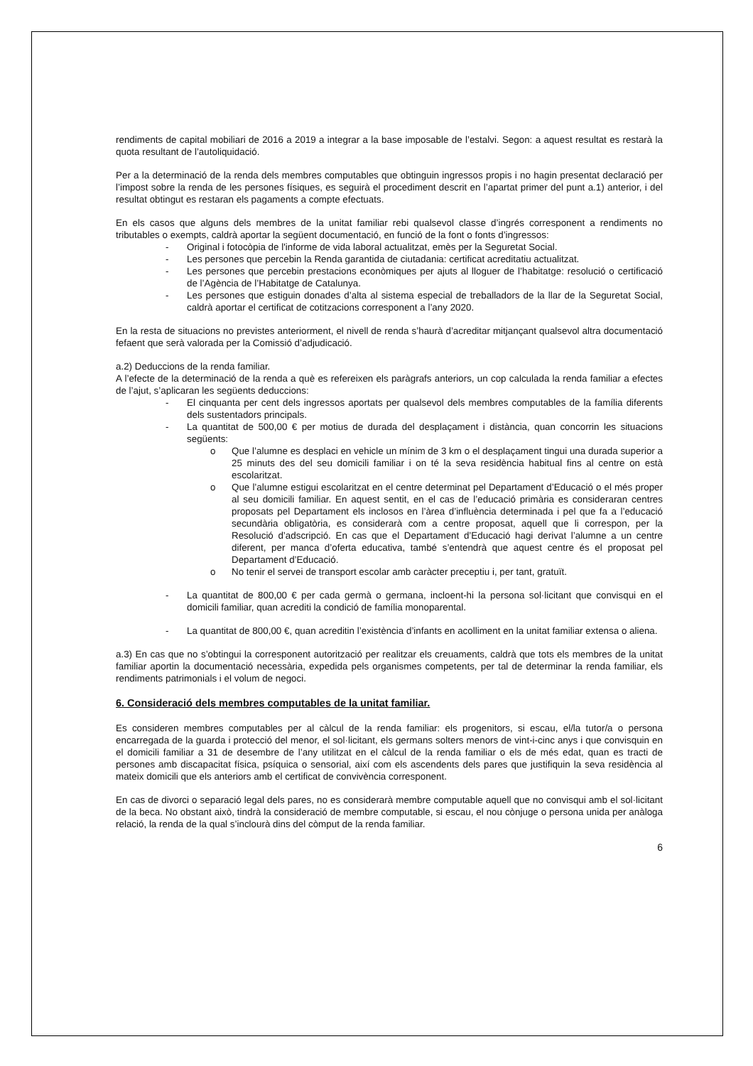rendiments de capital mobiliari de 2016 a 2019 a integrar a la base imposable de l’estalvi. Segon: a aquest resultat es restarà la quota resultant de l’autoliquidació.
Per a la determinació de la renda dels membres computables que obtinguin ingressos propis i no hagin presentat declaració per l’impost sobre la renda de les persones físiques, es seguirà el procediment descrit en l’apartat primer del punt a.1) anterior, i del resultat obtingut es restaran els pagaments a compte efectuats.
En els casos que alguns dels membres de la unitat familiar rebi qualsevol classe d’ingrés corresponent a rendiments no tributables o exempts, caldrà aportar la següent documentació, en funció de la font o fonts d’ingressos:
- Original i fotocòpia de l'informe de vida laboral actualitzat, emès per la Seguretat Social.
- Les persones que percebin la Renda garantida de ciutadania: certificat acreditatiu actualitzat.
- Les persones que percebin prestacions econòmiques per ajuts al lloguer de l’habitatge: resolució o certificació de l’Agència de l’Habitatge de Catalunya.
- Les persones que estiguin donades d’alta al sistema especial de treballadors de la llar de la Seguretat Social, caldrà aportar el certificat de cotitzacions corresponent a l’any 2020.
En la resta de situacions no previstes anteriorment, el nivell de renda s’haurà d’acreditar mitjançant qualsevol altra documentació fefaent que serà valorada per la Comissió d’adjudicació.
a.2) Deduccions de la renda familiar.
A l’efecte de la determinació de la renda a què es refereixen els paràgrafs anteriors, un cop calculada la renda familiar a efectes de l’ajut, s’aplicaran les següents deduccions:
- El cinquanta per cent dels ingressos aportats per qualsevol dels membres computables de la família diferents dels sustentadors principals.
- La quantitat de 500,00 € per motius de durada del desplaçament i distància, quan concorrin les situacions següents:
o Que l’alumne es desplaci en vehicle un mínim de 3 km o el desplaçament tingui una durada superior a 25 minuts des del seu domicili familiar i on té la seva residència habitual fins al centre on està escolaritzat.
o Que l’alumne estigui escolaritzat en el centre determinat pel Departament d’Educació o el més proper al seu domicili familiar. En aquest sentit, en el cas de l’educació primària es consideraran centres proposats pel Departament els inclosos en l’àrea d’influència determinada i pel que fa a l’educació secundària obligatòria, es considerarà com a centre proposat, aquell que li correspon, per la Resolució d’adscripció. En cas que el Departament d’Educació hagi derivat l’alumne a un centre diferent, per manca d’oferta educativa, també s’entendrà que aquest centre és el proposat pel Departament d’Educació.
o No tenir el servei de transport escolar amb caràcter preceptiu i, per tant, gratuït.
- La quantitat de 800,00 € per cada germà o germana, incloent-hi la persona sol·licitant que convisqui en el domicili familiar, quan acrediti la condició de família monoparental.
- La quantitat de 800,00 €, quan acreditin l’existència d’infants en acolliment en la unitat familiar extensa o aliena.
a.3) En cas que no s’obtingui la corresponent autorització per realitzar els creuaments, caldrà que tots els membres de la unitat familiar aportin la documentació necessària, expedida pels organismes competents, per tal de determinar la renda familiar, els rendiments patrimonials i el volum de negoci.
6. Consideració dels membres computables de la unitat familiar.
Es consideren membres computables per al càlcul de la renda familiar: els progenitors, si escau, el/la tutor/a o persona encarregada de la guarda i protecció del menor, el sol·licitant, els germans solters menors de vint-i-cinc anys i que convisquin en el domicili familiar a 31 de desembre de l’any utilitzat en el càlcul de la renda familiar o els de més edat, quan es tracti de persones amb discapacitat física, psíquica o sensorial, així com els ascendents dels pares que justifiquin la seva residència al mateix domicili que els anteriors amb el certificat de convivència corresponent.
En cas de divorci o separació legal dels pares, no es considerarà membre computable aquell que no convisqui amb el sol·licitant de la beca. No obstant això, tindrà la consideració de membre computable, si escau, el nou cònjuge o persona unida per anàloga relació, la renda de la qual s’inclourà dins del còmput de la renda familiar.
6